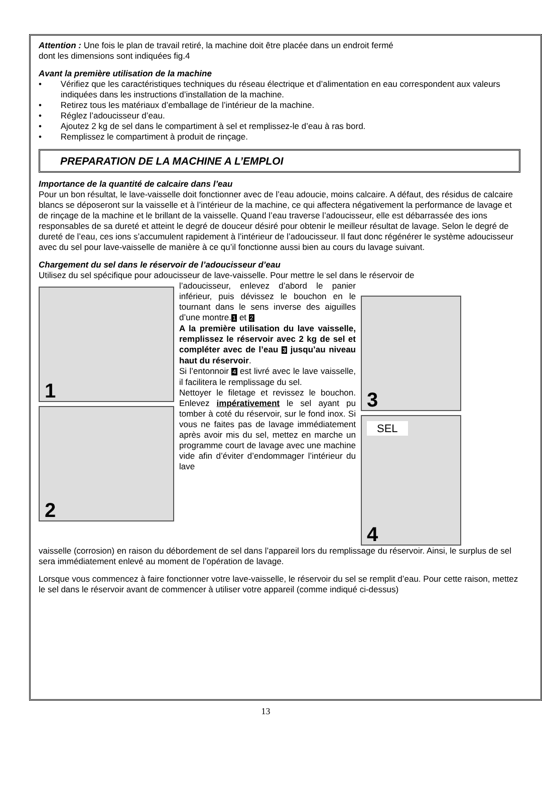Attention : Une fois le plan de travail retiré, la machine doit être placée dans un endroit fermé
dont les dimensions sont indiquées fig.4
Avant la première utilisation de la machine
• Vérifiez que les caractéristiques techniques du réseau électrique et d’alimentation en eau correspondent aux valeurs indiquées dans les instructions d’installation de la machine.
• Retirez tous les matériaux d’emballage de l’intérieur de la machine.
• Réglez l’adoucisseur d’eau.
• Ajoutez 2 kg de sel dans le compartiment à sel et remplissez-le d’eau à ras bord.
• Remplissez le compartiment à produit de rinçage.
PREPARATION DE LA MACHINE A L’EMPLOI
Importance de la quantité de calcaire dans l’eau
Pour un bon résultat, le lave-vaisselle doit fonctionner avec de l’eau adoucie, moins calcaire. A défaut, des résidus de calcaire blancs se déposeront sur la vaisselle et à l’intérieur de la machine, ce qui affectera négativement la performance de lavage et de rinçage de la machine et le brillant de la vaisselle. Quand l’eau traverse l’adoucisseur, elle est débarrassée des ions responsables de sa dureté et atteint le degré de douceur désiré pour obtenir le meilleur résultat de lavage. Selon le degré de dureté de l’eau, ces ions s’accumulent rapidement à l’intérieur de l’adoucisseur. Il faut donc régénérer le système adoucisseur avec du sel pour lave-vaisselle de manière à ce qu’il fonctionne aussi bien au cours du lavage suivant.
Chargement du sel dans le réservoir de l’adoucisseur d’eau
Utilisez du sel spécifique pour adoucisseur de lave-vaisselle. Pour mettre le sel dans le réservoir de
1
2
l’adoucisseur, enlevez d’abord le panier inférieur, puis dévissez le bouchon en le tournant dans le sens inverse des aiguilles d’une montre.1 et 2
A la première utilisation du lave vaisselle, remplissez le réservoir avec 2 kg de sel et compléter avec de l’eau 3 jusqu’au niveau haut du réservoir.
Si l’entonnoir 4 est livré avec le lave vaisselle, il facilitera le remplissage du sel.
Nettoyer le filetage et revissez le bouchon. Enlevez impérativement le sel ayant pu tomber à coté du réservoir, sur le fond inox. Si vous ne faites pas de lavage immédiatement après avoir mis du sel, mettez en marche un programme court de lavage avec une machine vide afin d’éviter d’endommager l’intérieur du lave
3
SEL
4
vaisselle (corrosion) en raison du débordement de sel dans l’appareil lors du remplissage du réservoir. Ainsi, le surplus de sel sera immédiatement enlevé au moment de l’opération de lavage.
Lorsque vous commencez à faire fonctionner votre lave-vaisselle, le réservoir du sel se remplit d’eau. Pour cette raison, mettez le sel dans le réservoir avant de commencer à utiliser votre appareil (comme indiqué ci-dessus)
13